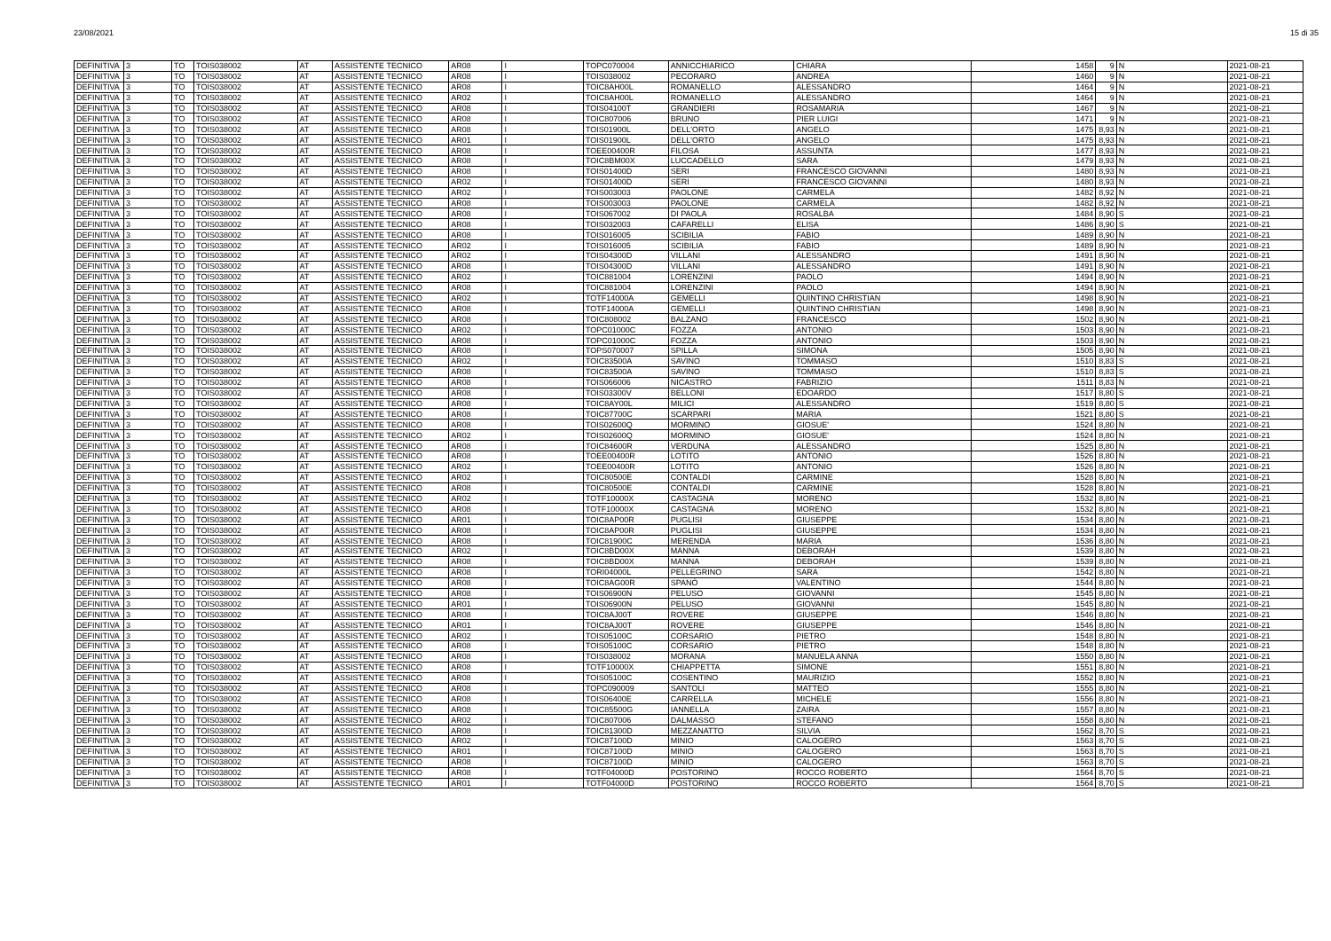23/08/2021 15 di 35
| DEFINITIVA | 3 | TO | TOIS038002 | AT | ASSISTENTE TECNICO | AR08 | I | TOPC070004 | ANNICCHIARICO | CHIARA | 1458 | 9 | N | 2021-08-21 |
| DEFINITIVA | 3 | TO | TOIS038002 | AT | ASSISTENTE TECNICO | AR08 | I | TOIS038002 | PECORARO | ANDREA | 1460 | 9 | N | 2021-08-21 |
| DEFINITIVA | 3 | TO | TOIS038002 | AT | ASSISTENTE TECNICO | AR08 | I | TOIC8AH00L | ROMANELLO | ALESSANDRO | 1464 | 9 | N | 2021-08-21 |
| DEFINITIVA | 3 | TO | TOIS038002 | AT | ASSISTENTE TECNICO | AR02 | I | TOIC8AH00L | ROMANELLO | ALESSANDRO | 1464 | 9 | N | 2021-08-21 |
| DEFINITIVA | 3 | TO | TOIS038002 | AT | ASSISTENTE TECNICO | AR08 | I | TOIS04100T | GRANDIERI | ROSAMARIA | 1467 | 9 | N | 2021-08-21 |
| DEFINITIVA | 3 | TO | TOIS038002 | AT | ASSISTENTE TECNICO | AR08 | I | TOIC807006 | BRUNO | PIER LUIGI | 1471 | 9 | N | 2021-08-21 |
| DEFINITIVA | 3 | TO | TOIS038002 | AT | ASSISTENTE TECNICO | AR08 | I | TOIS01900L | DELL'ORTO | ANGELO | 1475 | 8,93 | N | 2021-08-21 |
| DEFINITIVA | 3 | TO | TOIS038002 | AT | ASSISTENTE TECNICO | AR01 | I | TOIS01900L | DELL'ORTO | ANGELO | 1475 | 8,93 | N | 2021-08-21 |
| DEFINITIVA | 3 | TO | TOIS038002 | AT | ASSISTENTE TECNICO | AR08 | I | TOEE00400R | FILOSA | ASSUNTA | 1477 | 8,93 | N | 2021-08-21 |
| DEFINITIVA | 3 | TO | TOIS038002 | AT | ASSISTENTE TECNICO | AR08 | I | TOIC8BM00X | LUCCADELLO | SARA | 1479 | 8,93 | N | 2021-08-21 |
| DEFINITIVA | 3 | TO | TOIS038002 | AT | ASSISTENTE TECNICO | AR08 | I | TOIS01400D | SERI | FRANCESCO GIOVANNI | 1480 | 8,93 | N | 2021-08-21 |
| DEFINITIVA | 3 | TO | TOIS038002 | AT | ASSISTENTE TECNICO | AR02 | I | TOIS01400D | SERI | FRANCESCO GIOVANNI | 1480 | 8,93 | N | 2021-08-21 |
| DEFINITIVA | 3 | TO | TOIS038002 | AT | ASSISTENTE TECNICO | AR02 | I | TOIS003003 | PAOLONE | CARMELA | 1482 | 8,92 | N | 2021-08-21 |
| DEFINITIVA | 3 | TO | TOIS038002 | AT | ASSISTENTE TECNICO | AR08 | I | TOIS003003 | PAOLONE | CARMELA | 1482 | 8,92 | N | 2021-08-21 |
| DEFINITIVA | 3 | TO | TOIS038002 | AT | ASSISTENTE TECNICO | AR08 | I | TOIS067002 | DI PAOLA | ROSALBA | 1484 | 8,90 | S | 2021-08-21 |
| DEFINITIVA | 3 | TO | TOIS038002 | AT | ASSISTENTE TECNICO | AR08 | I | TOIS032003 | CAFARELLI | ELISA | 1486 | 8,90 | S | 2021-08-21 |
| DEFINITIVA | 3 | TO | TOIS038002 | AT | ASSISTENTE TECNICO | AR08 | I | TOIS016005 | SCIBILIA | FABIO | 1489 | 8,90 | N | 2021-08-21 |
| DEFINITIVA | 3 | TO | TOIS038002 | AT | ASSISTENTE TECNICO | AR02 | I | TOIS016005 | SCIBILIA | FABIO | 1489 | 8,90 | N | 2021-08-21 |
| DEFINITIVA | 3 | TO | TOIS038002 | AT | ASSISTENTE TECNICO | AR02 | I | TOIS04300D | VILLANI | ALESSANDRO | 1491 | 8,90 | N | 2021-08-21 |
| DEFINITIVA | 3 | TO | TOIS038002 | AT | ASSISTENTE TECNICO | AR08 | I | TOIS04300D | VILLANI | ALESSANDRO | 1491 | 8,90 | N | 2021-08-21 |
| DEFINITIVA | 3 | TO | TOIS038002 | AT | ASSISTENTE TECNICO | AR02 | I | TOIC881004 | LORENZINI | PAOLO | 1494 | 8,90 | N | 2021-08-21 |
| DEFINITIVA | 3 | TO | TOIS038002 | AT | ASSISTENTE TECNICO | AR08 | I | TOIC881004 | LORENZINI | PAOLO | 1494 | 8,90 | N | 2021-08-21 |
| DEFINITIVA | 3 | TO | TOIS038002 | AT | ASSISTENTE TECNICO | AR02 | I | TOTF14000A | GEMELLI | QUINTINO CHRISTIAN | 1498 | 8,90 | N | 2021-08-21 |
| DEFINITIVA | 3 | TO | TOIS038002 | AT | ASSISTENTE TECNICO | AR08 | I | TOTF14000A | GEMELLI | QUINTINO CHRISTIAN | 1498 | 8,90 | N | 2021-08-21 |
| DEFINITIVA | 3 | TO | TOIS038002 | AT | ASSISTENTE TECNICO | AR08 | I | TOIC808002 | BALZANO | FRANCESCO | 1502 | 8,90 | N | 2021-08-21 |
| DEFINITIVA | 3 | TO | TOIS038002 | AT | ASSISTENTE TECNICO | AR02 | I | TOPC01000C | FOZZA | ANTONIO | 1503 | 8,90 | N | 2021-08-21 |
| DEFINITIVA | 3 | TO | TOIS038002 | AT | ASSISTENTE TECNICO | AR08 | I | TOPC01000C | FOZZA | ANTONIO | 1503 | 8,90 | N | 2021-08-21 |
| DEFINITIVA | 3 | TO | TOIS038002 | AT | ASSISTENTE TECNICO | AR08 | I | TOPS070007 | SPILLA | SIMONA | 1505 | 8,90 | N | 2021-08-21 |
| DEFINITIVA | 3 | TO | TOIS038002 | AT | ASSISTENTE TECNICO | AR02 | I | TOIC83500A | SAVINO | TOMMASO | 1510 | 8,83 | S | 2021-08-21 |
| DEFINITIVA | 3 | TO | TOIS038002 | AT | ASSISTENTE TECNICO | AR08 | I | TOIC83500A | SAVINO | TOMMASO | 1510 | 8,83 | S | 2021-08-21 |
| DEFINITIVA | 3 | TO | TOIS038002 | AT | ASSISTENTE TECNICO | AR08 | I | TOIS066006 | NICASTRO | FABRIZIO | 1511 | 8,83 | N | 2021-08-21 |
| DEFINITIVA | 3 | TO | TOIS038002 | AT | ASSISTENTE TECNICO | AR08 | I | TOIS03300V | BELLONI | EDOARDO | 1517 | 8,80 | S | 2021-08-21 |
| DEFINITIVA | 3 | TO | TOIS038002 | AT | ASSISTENTE TECNICO | AR08 | I | TOIC8AY00L | MILICI | ALESSANDRO | 1519 | 8,80 | S | 2021-08-21 |
| DEFINITIVA | 3 | TO | TOIS038002 | AT | ASSISTENTE TECNICO | AR08 | I | TOIC87700C | SCARPARI | MARIA | 1521 | 8,80 | S | 2021-08-21 |
| DEFINITIVA | 3 | TO | TOIS038002 | AT | ASSISTENTE TECNICO | AR08 | I | TOIS02600Q | MORMINO | GIOSUE' | 1524 | 8,80 | N | 2021-08-21 |
| DEFINITIVA | 3 | TO | TOIS038002 | AT | ASSISTENTE TECNICO | AR02 | I | TOIS02600Q | MORMINO | GIOSUE' | 1524 | 8,80 | N | 2021-08-21 |
| DEFINITIVA | 3 | TO | TOIS038002 | AT | ASSISTENTE TECNICO | AR08 | I | TOIC84600R | VERDUNA | ALESSANDRO | 1525 | 8,80 | N | 2021-08-21 |
| DEFINITIVA | 3 | TO | TOIS038002 | AT | ASSISTENTE TECNICO | AR08 | I | TOEE00400R | LOTITO | ANTONIO | 1526 | 8,80 | N | 2021-08-21 |
| DEFINITIVA | 3 | TO | TOIS038002 | AT | ASSISTENTE TECNICO | AR02 | I | TOEE00400R | LOTITO | ANTONIO | 1526 | 8,80 | N | 2021-08-21 |
| DEFINITIVA | 3 | TO | TOIS038002 | AT | ASSISTENTE TECNICO | AR02 | I | TOIC80500E | CONTALDI | CARMINE | 1528 | 8,80 | N | 2021-08-21 |
| DEFINITIVA | 3 | TO | TOIS038002 | AT | ASSISTENTE TECNICO | AR08 | I | TOIC80500E | CONTALDI | CARMINE | 1528 | 8,80 | N | 2021-08-21 |
| DEFINITIVA | 3 | TO | TOIS038002 | AT | ASSISTENTE TECNICO | AR02 | I | TOTF10000X | CASTAGNA | MORENO | 1532 | 8,80 | N | 2021-08-21 |
| DEFINITIVA | 3 | TO | TOIS038002 | AT | ASSISTENTE TECNICO | AR08 | I | TOTF10000X | CASTAGNA | MORENO | 1532 | 8,80 | N | 2021-08-21 |
| DEFINITIVA | 3 | TO | TOIS038002 | AT | ASSISTENTE TECNICO | AR01 | I | TOIC8AP00R | PUGLISI | GIUSEPPE | 1534 | 8,80 | N | 2021-08-21 |
| DEFINITIVA | 3 | TO | TOIS038002 | AT | ASSISTENTE TECNICO | AR08 | I | TOIC8AP00R | PUGLISI | GIUSEPPE | 1534 | 8,80 | N | 2021-08-21 |
| DEFINITIVA | 3 | TO | TOIS038002 | AT | ASSISTENTE TECNICO | AR08 | I | TOIC81900C | MERENDA | MARIA | 1536 | 8,80 | N | 2021-08-21 |
| DEFINITIVA | 3 | TO | TOIS038002 | AT | ASSISTENTE TECNICO | AR02 | I | TOIC8BD00X | MANNA | DEBORAH | 1539 | 8,80 | N | 2021-08-21 |
| DEFINITIVA | 3 | TO | TOIS038002 | AT | ASSISTENTE TECNICO | AR08 | I | TOIC8BD00X | MANNA | DEBORAH | 1539 | 8,80 | N | 2021-08-21 |
| DEFINITIVA | 3 | TO | TOIS038002 | AT | ASSISTENTE TECNICO | AR08 | I | TORI04000L | PELLEGRINO | SARA | 1542 | 8,80 | N | 2021-08-21 |
| DEFINITIVA | 3 | TO | TOIS038002 | AT | ASSISTENTE TECNICO | AR08 | I | TOIC8AG00R | SPANÒ | VALENTINO | 1544 | 8,80 | N | 2021-08-21 |
| DEFINITIVA | 3 | TO | TOIS038002 | AT | ASSISTENTE TECNICO | AR08 | I | TOIS06900N | PELUSO | GIOVANNI | 1545 | 8,80 | N | 2021-08-21 |
| DEFINITIVA | 3 | TO | TOIS038002 | AT | ASSISTENTE TECNICO | AR01 | I | TOIS06900N | PELUSO | GIOVANNI | 1545 | 8,80 | N | 2021-08-21 |
| DEFINITIVA | 3 | TO | TOIS038002 | AT | ASSISTENTE TECNICO | AR08 | I | TOIC8AJ00T | ROVERE | GIUSEPPE | 1546 | 8,80 | N | 2021-08-21 |
| DEFINITIVA | 3 | TO | TOIS038002 | AT | ASSISTENTE TECNICO | AR01 | I | TOIC8AJ00T | ROVERE | GIUSEPPE | 1546 | 8,80 | N | 2021-08-21 |
| DEFINITIVA | 3 | TO | TOIS038002 | AT | ASSISTENTE TECNICO | AR02 | I | TOIS05100C | CORSARIO | PIETRO | 1548 | 8,80 | N | 2021-08-21 |
| DEFINITIVA | 3 | TO | TOIS038002 | AT | ASSISTENTE TECNICO | AR08 | I | TOIS05100C | CORSARIO | PIETRO | 1548 | 8,80 | N | 2021-08-21 |
| DEFINITIVA | 3 | TO | TOIS038002 | AT | ASSISTENTE TECNICO | AR08 | I | TOIS038002 | MORANA | MANUELA ANNA | 1550 | 8,80 | N | 2021-08-21 |
| DEFINITIVA | 3 | TO | TOIS038002 | AT | ASSISTENTE TECNICO | AR08 | I | TOTF10000X | CHIAPPETTA | SIMONE | 1551 | 8,80 | N | 2021-08-21 |
| DEFINITIVA | 3 | TO | TOIS038002 | AT | ASSISTENTE TECNICO | AR08 | I | TOIS05100C | COSENTINO | MAURIZIO | 1552 | 8,80 | N | 2021-08-21 |
| DEFINITIVA | 3 | TO | TOIS038002 | AT | ASSISTENTE TECNICO | AR08 | I | TOPC090009 | SANTOLI | MATTEO | 1555 | 8,80 | N | 2021-08-21 |
| DEFINITIVA | 3 | TO | TOIS038002 | AT | ASSISTENTE TECNICO | AR08 | I | TOIS06400E | CARRELLA | MICHELE | 1556 | 8,80 | N | 2021-08-21 |
| DEFINITIVA | 3 | TO | TOIS038002 | AT | ASSISTENTE TECNICO | AR08 | I | TOIC85500G | IANNELLA | ZAIRA | 1557 | 8,80 | N | 2021-08-21 |
| DEFINITIVA | 3 | TO | TOIS038002 | AT | ASSISTENTE TECNICO | AR02 | I | TOIC807006 | DALMASSO | STEFANO | 1558 | 8,80 | N | 2021-08-21 |
| DEFINITIVA | 3 | TO | TOIS038002 | AT | ASSISTENTE TECNICO | AR08 | I | TOIC81300D | MEZZANATTO | SILVIA | 1562 | 8,70 | S | 2021-08-21 |
| DEFINITIVA | 3 | TO | TOIS038002 | AT | ASSISTENTE TECNICO | AR02 | I | TOIC87100D | MINIO | CALOGERO | 1563 | 8,70 | S | 2021-08-21 |
| DEFINITIVA | 3 | TO | TOIS038002 | AT | ASSISTENTE TECNICO | AR01 | I | TOIC87100D | MINIO | CALOGERO | 1563 | 8,70 | S | 2021-08-21 |
| DEFINITIVA | 3 | TO | TOIS038002 | AT | ASSISTENTE TECNICO | AR08 | I | TOIC87100D | MINIO | CALOGERO | 1563 | 8,70 | S | 2021-08-21 |
| DEFINITIVA | 3 | TO | TOIS038002 | AT | ASSISTENTE TECNICO | AR08 | I | TOTF04000D | POSTORINO | ROCCO ROBERTO | 1564 | 8,70 | S | 2021-08-21 |
| DEFINITIVA | 3 | TO | TOIS038002 | AT | ASSISTENTE TECNICO | AR01 | I | TOTF04000D | POSTORINO | ROCCO ROBERTO | 1564 | 8,70 | S | 2021-08-21 |